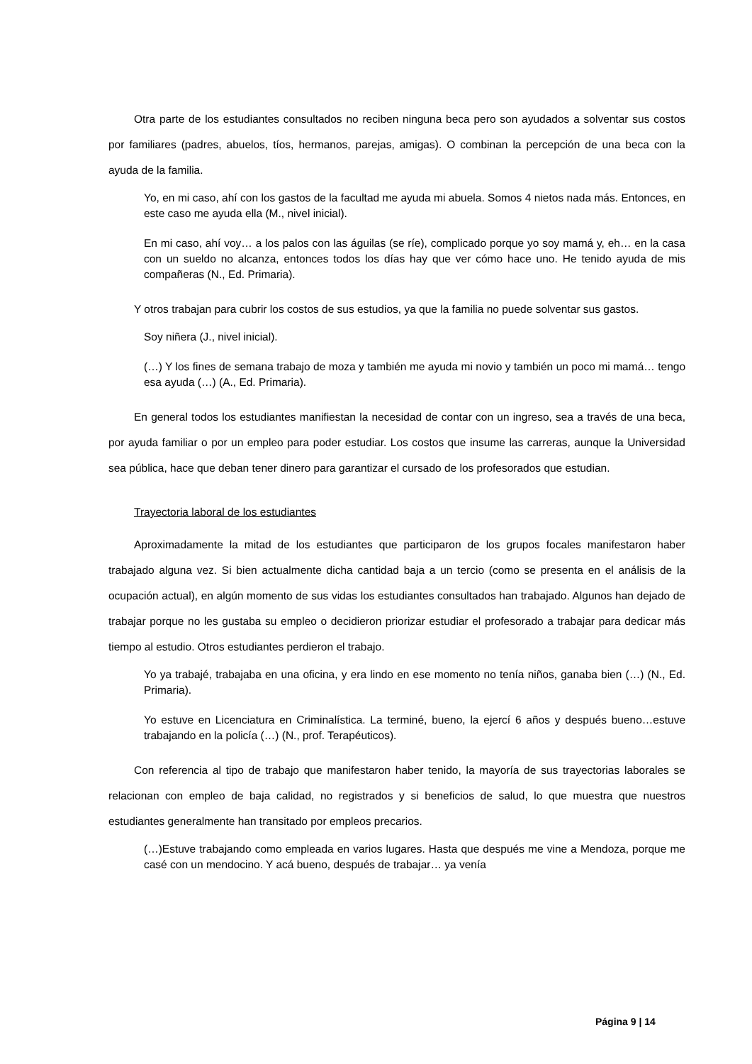Otra parte de los estudiantes consultados no reciben ninguna beca pero son ayudados a solventar sus costos por familiares (padres, abuelos, tíos, hermanos, parejas, amigas). O combinan la percepción de una beca con la ayuda de la familia.
Yo, en mi caso, ahí con los gastos de la facultad me ayuda mi abuela. Somos 4 nietos nada más. Entonces, en este caso me ayuda ella (M., nivel inicial).
En mi caso, ahí voy… a los palos con las águilas (se ríe), complicado porque yo soy mamá y, eh… en la casa con un sueldo no alcanza, entonces todos los días hay que ver cómo hace uno. He tenido ayuda de mis compañeras (N., Ed. Primaria).
Y otros trabajan para cubrir los costos de sus estudios, ya que la familia no puede solventar sus gastos.
Soy niñera (J., nivel inicial).
(…) Y los fines de semana trabajo de moza y también me ayuda mi novio y también un poco mi mamá… tengo esa ayuda (…) (A., Ed. Primaria).
En general todos los estudiantes manifiestan la necesidad de contar con un ingreso, sea a través de una beca, por ayuda familiar o por un empleo para poder estudiar. Los costos que insume las carreras, aunque la Universidad sea pública, hace que deban tener dinero para garantizar el cursado de los profesorados que estudian.
Trayectoria laboral de los estudiantes
Aproximadamente la mitad de los estudiantes que participaron de los grupos focales manifestaron haber trabajado alguna vez. Si bien actualmente dicha cantidad baja a un tercio (como se presenta en el análisis de la ocupación actual), en algún momento de sus vidas los estudiantes consultados han trabajado. Algunos han dejado de trabajar porque no les gustaba su empleo o decidieron priorizar estudiar el profesorado a trabajar para dedicar más tiempo al estudio. Otros estudiantes perdieron el trabajo.
Yo ya trabajé, trabajaba en una oficina, y era lindo en ese momento no tenía niños, ganaba bien (…) (N., Ed. Primaria).
Yo estuve en Licenciatura en Criminalística. La terminé, bueno, la ejercí 6 años y después bueno…estuve trabajando en la policía (…) (N., prof. Terapéuticos).
Con referencia al tipo de trabajo que manifestaron haber tenido, la mayoría de sus trayectorias laborales se relacionan con empleo de baja calidad, no registrados y si beneficios de salud, lo que muestra que nuestros estudiantes generalmente han transitado por empleos precarios.
(…)Estuve trabajando como empleada en varios lugares. Hasta que después me vine a Mendoza, porque me casé con un mendocino. Y acá bueno, después de trabajar… ya venía
Página 9 | 14